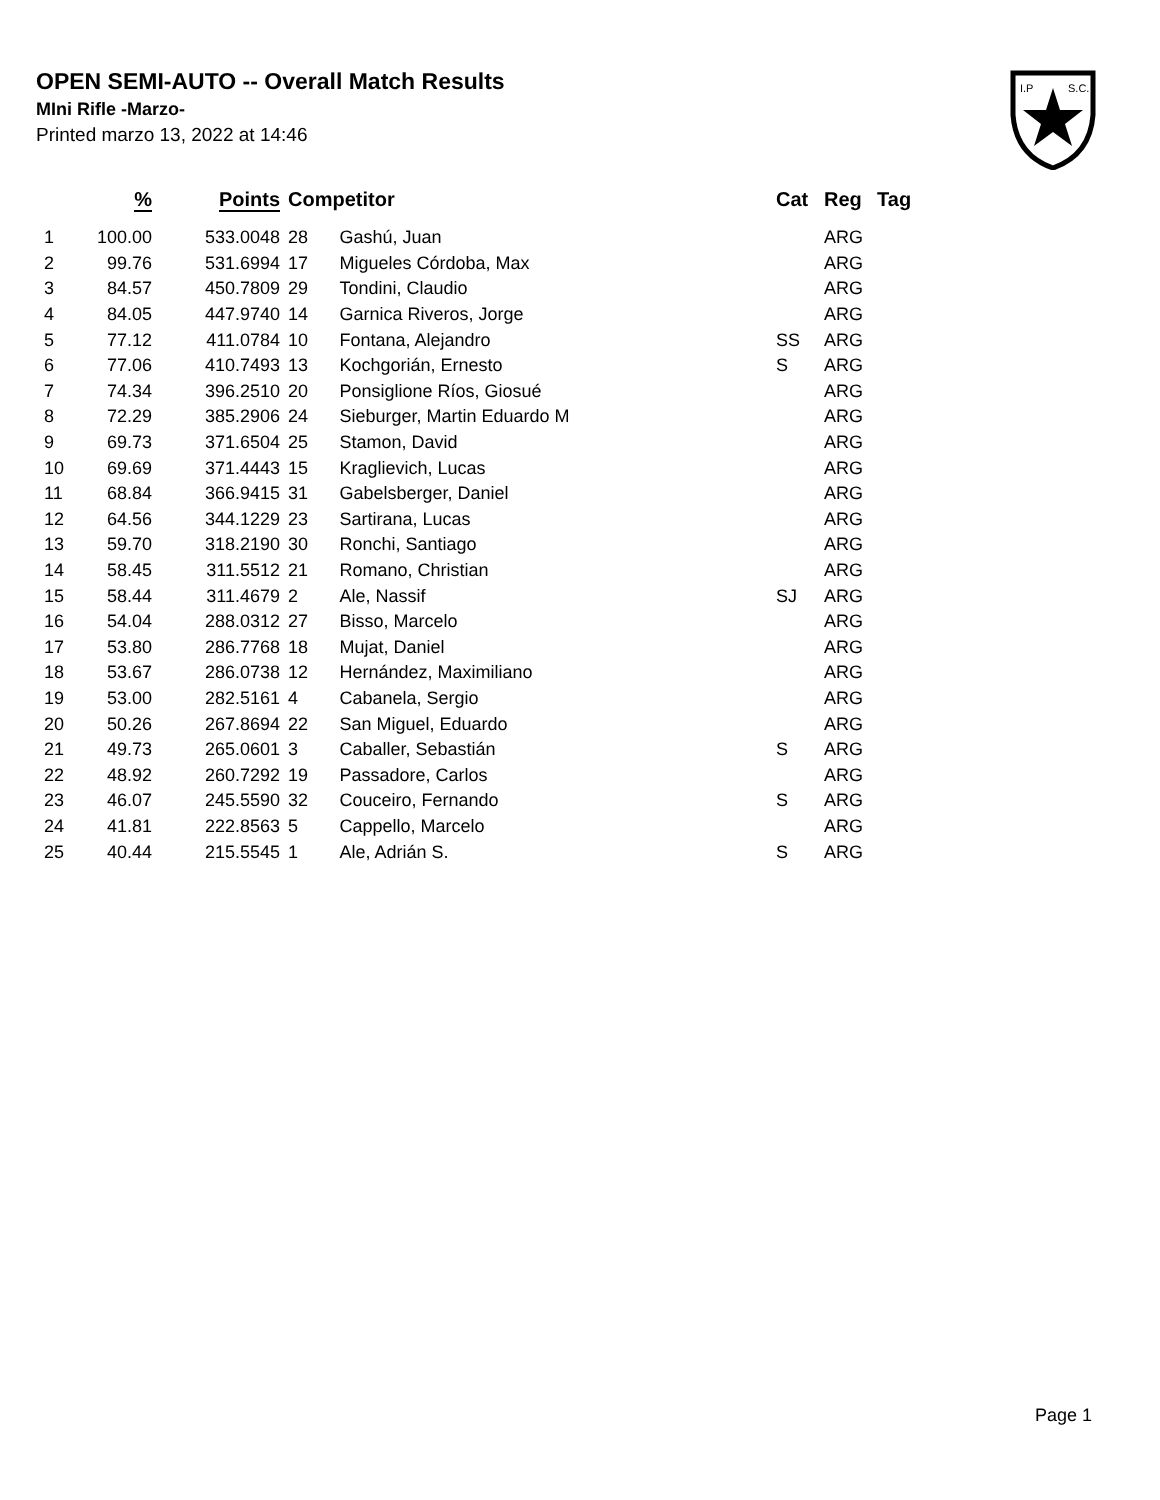OPEN SEMI-AUTO -- Overall Match Results
MIni Rifle -Marzo-
Printed marzo 13, 2022 at 14:46
I.P
S.C.
| | % | Points | Competitor | | Cat | Reg | Tag |
| --- | --- | --- | --- | --- | --- | --- | --- |
| 1 | 100.00 | 533.0048 | 28 | Gashú, Juan | | ARG | |
| 2 | 99.76 | 531.6994 | 17 | Migueles Córdoba, Max | | ARG | |
| 3 | 84.57 | 450.7809 | 29 | Tondini, Claudio | | ARG | |
| 4 | 84.05 | 447.9740 | 14 | Garnica Riveros, Jorge | | ARG | |
| 5 | 77.12 | 411.0784 | 10 | Fontana, Alejandro | SS | ARG | |
| 6 | 77.06 | 410.7493 | 13 | Kochgorián, Ernesto | S | ARG | |
| 7 | 74.34 | 396.2510 | 20 | Ponsiglione Ríos, Giosué | | ARG | |
| 8 | 72.29 | 385.2906 | 24 | Sieburger, Martin Eduardo M | | ARG | |
| 9 | 69.73 | 371.6504 | 25 | Stamon, David | | ARG | |
| 10 | 69.69 | 371.4443 | 15 | Kraglievich, Lucas | | ARG | |
| 11 | 68.84 | 366.9415 | 31 | Gabelsberger, Daniel | | ARG | |
| 12 | 64.56 | 344.1229 | 23 | Sartirana, Lucas | | ARG | |
| 13 | 59.70 | 318.2190 | 30 | Ronchi, Santiago | | ARG | |
| 14 | 58.45 | 311.5512 | 21 | Romano, Christian | | ARG | |
| 15 | 58.44 | 311.4679 | 2 | Ale, Nassif | SJ | ARG | |
| 16 | 54.04 | 288.0312 | 27 | Bisso, Marcelo | | ARG | |
| 17 | 53.80 | 286.7768 | 18 | Mujat, Daniel | | ARG | |
| 18 | 53.67 | 286.0738 | 12 | Hernández, Maximiliano | | ARG | |
| 19 | 53.00 | 282.5161 | 4 | Cabanela, Sergio | | ARG | |
| 20 | 50.26 | 267.8694 | 22 | San Miguel, Eduardo | | ARG | |
| 21 | 49.73 | 265.0601 | 3 | Caballer, Sebastián | S | ARG | |
| 22 | 48.92 | 260.7292 | 19 | Passadore, Carlos | | ARG | |
| 23 | 46.07 | 245.5590 | 32 | Couceiro, Fernando | S | ARG | |
| 24 | 41.81 | 222.8563 | 5 | Cappello, Marcelo | | ARG | |
| 25 | 40.44 | 215.5545 | 1 | Ale, Adrián S. | S | ARG | |
Page 1